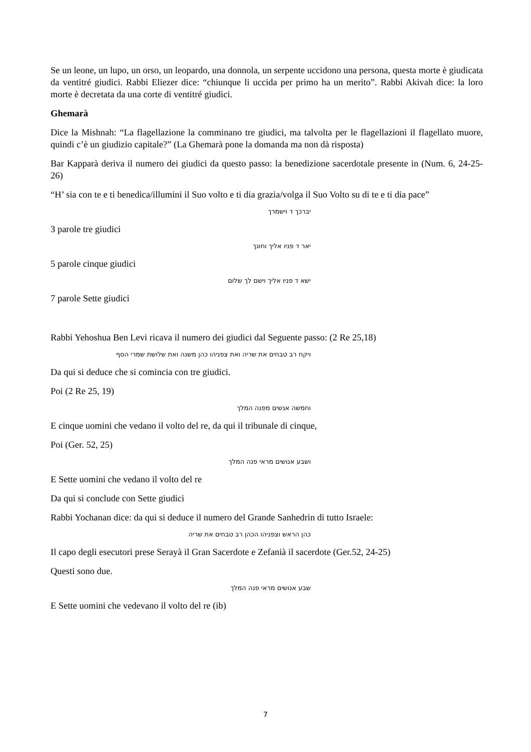Se un leone, un lupo, un orso, un leopardo, una donnola, un serpente uccidono una persona, questa morte è giudicata da ventitré giudici. Rabbi Eliezer dice: “chiunque li uccida per primo ha un merito”. Rabbi Akivah dice: la loro morte è decretata da una corte di ventitré giudici.
Ghemarà
Dice la Mishnah: “La flagellazione la comminano tre giudici, ma talvolta per le flagellazioni il flagellato muore, quindi c’è un giudizio capitale?” (La Ghemarà pone la domanda ma non dà risposta)
Bar Kapparà deriva il numero dei giudici da questo passo: la benedizione sacerdotale presente in (Num. 6, 24-25-26)
“H’ sia con te e ti benedica/illumini il Suo volto e ti dia grazia/volga il Suo Volto su di te e ti dia pace”
יברכך ד וישמרך
3 parole tre giudici
יאר ד פניו אליך וחונך
5 parole cinque giudici
ישא ד פניו אליך וישם לך שלום
7 parole Sette giudici
Rabbi Yehoshua Ben Levi ricava il numero dei giudici dal Seguente passo: (2 Re 25,18)
ויקח רב טבחים את שריה ואת צפניהו כהן משנה ואת שלושת שמרי הסף
Da qui si deduce che si comincia con tre giudici.
Poi (2 Re 25, 19)
וחמשה אנשים מפנה המלך
E cinque uomini che vedano il volto del re, da qui il tribunale di cinque,
Poi (Ger. 52, 25)
ושבע אנושים מראי פנה המלך
E Sette uomini che vedano il volto del re
Da qui si conclude con Sette giudici
Rabbi Yochanan dice: da qui si deduce il numero del Grande Sanhedrin di tutto Israele:
כהן הראש וצפניהו הכהן רב טבחים את שריה
Il capo degli esecutori prese Serayà il Gran Sacerdote e Zefanià il sacerdote (Ger.52, 24-25)
Questi sono due.
שבע אנושים מראי פנה המלך
E Sette uomini che vedevano il volto del re (ib)
7